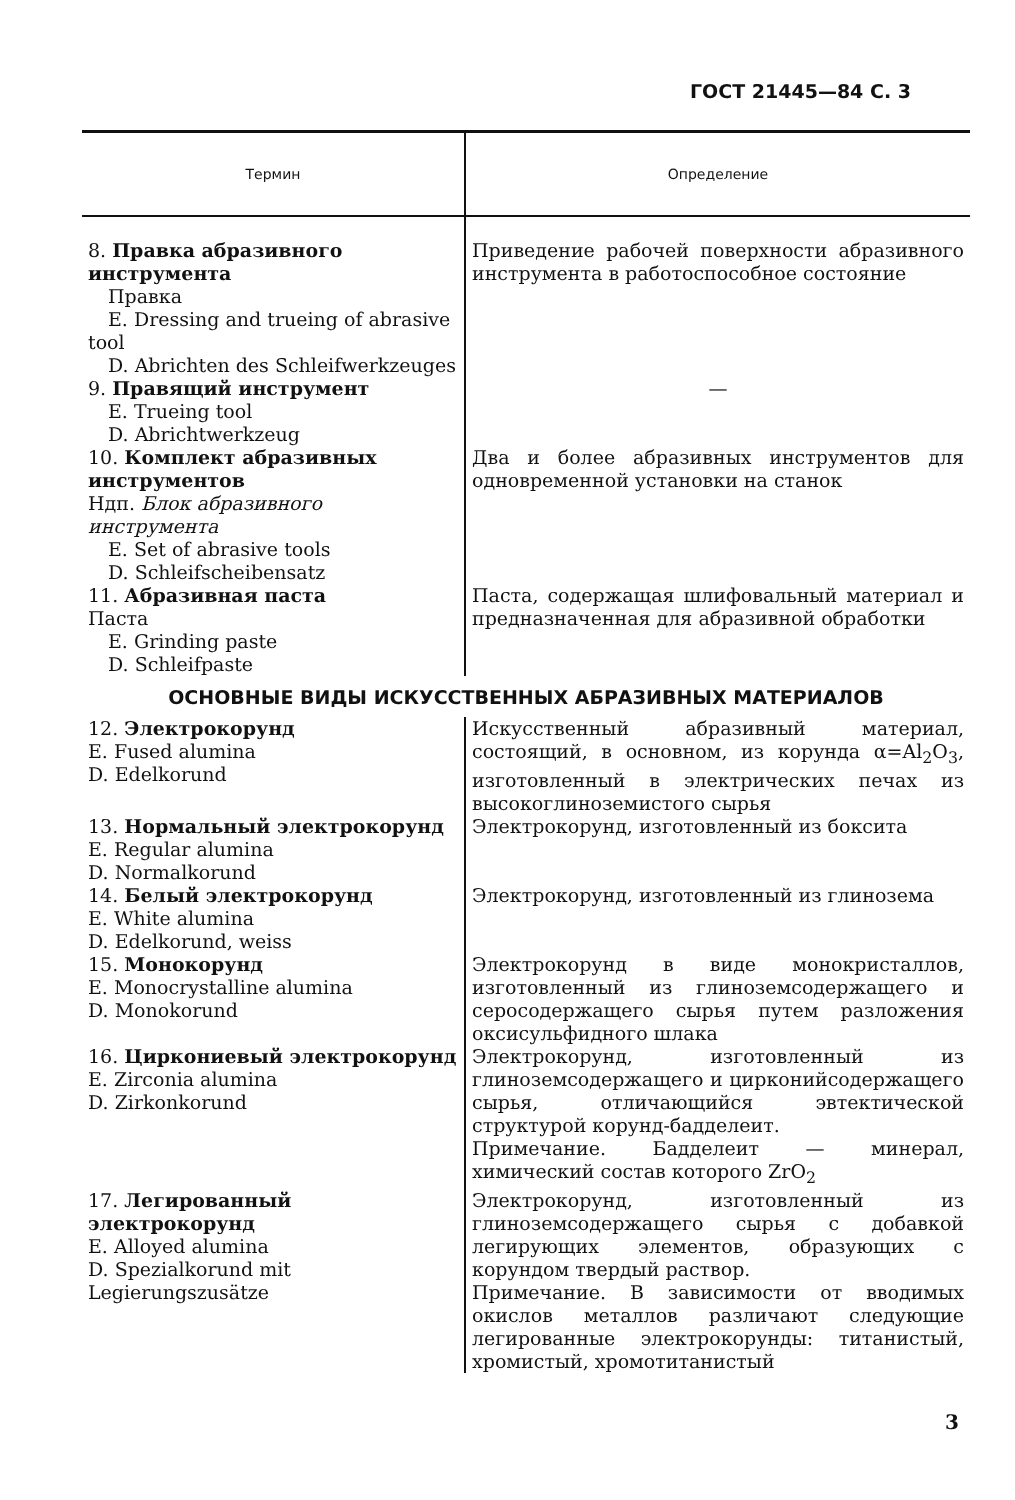ГОСТ 21445—84 С. 3
| Термин | Определение |
| --- | --- |
| 8. Правка абразивного инструмента Правка E. Dressing and trueing of abrasive tool D. Abrichten des Schleifwerkzeuges | Приведение рабочей поверхности абразивного инструмента в работоспособное состояние |
| 9. Правящий инструмент E. Trueing tool D. Abrichtwerkzeug | — |
| 10. Комплект абразивных инструментов Ндп. Блок абразивного инструмента E. Set of abrasive tools D. Schleifscheibensatz | Два и более абразивных инструментов для одновременной установки на станок |
| 11. Абразивная паста Паста E. Grinding paste D. Schleifpaste | Паста, содержащая шлифовальный материал и предназначенная для абразивной обработки |
| ОСНОВНЫЕ ВИДЫ ИСКУССТВЕННЫХ АБРАЗИВНЫХ МАТЕРИАЛОВ | |
| 12. Электрокорунд E. Fused alumina D. Edelkorund | Искусственный абразивный материал, состоящий, в основном, из корунда α=Al<sub>2</sub>O<sub>3</sub>, изготовленный в электрических печах из высокоглиноземистого сырья |
| 13. Нормальный электрокорунд E. Regular alumina D. Normalkorund | Электрокорунд, изготовленный из боксита |
| 14. Белый электрокорунд E. White alumina D. Edelkorund, weiss | Электрокорунд, изготовленный из глинозема |
| 15. Монокорунд E. Monocrystalline alumina D. Monokorund | Электрокорунд в виде монокристаллов, изготовленный из глиноземсодержащего и серосодержащего сырья путем разложения оксисульфидного шлака |
| 16. Циркониевый электрокорунд E. Zirconia alumina D. Zirkonkorund | Электрокорунд, изготовленный из глиноземсодержащего и цирконийсодержащего сырья, отличающийся эвтектической структурой корунд-бадделеит. Примечание. Бадделеит — минерал, химический состав которого ZrO<sub>2</sub> |
| 17. Легированный электрокорунд E. Alloyed alumina D. Spezialkorund mit Legierungszusätze | Электрокорунд, изготовленный из глиноземсодержащего сырья с добавкой легирующих элементов, образующих с корундом твердый раствор. Примечание. В зависимости от вводимых окислов металлов различают следующие легированные электрокорунды: титанистый, хромистый, хромотитанистый |
3